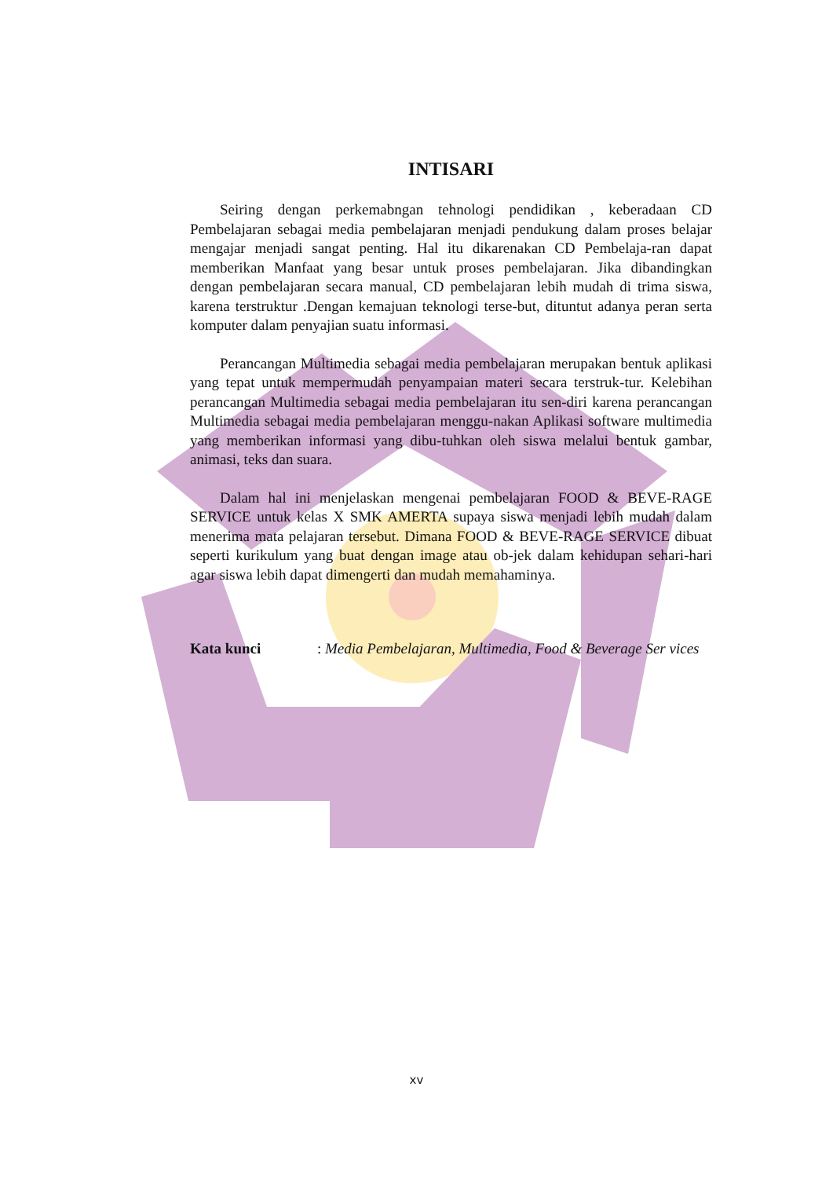INTISARI
Seiring dengan perkemabngan tehnologi pendidikan , keberadaan CD Pembelajaran sebagai media pembelajaran menjadi pendukung dalam proses belajar mengajar menjadi sangat penting. Hal itu dikarenakan CD Pembelaja-ran dapat memberikan Manfaat yang besar untuk proses pembelajaran. Jika dibandingkan dengan pembelajaran secara manual, CD pembelajaran lebih mudah di trima siswa, karena terstruktur .Dengan kemajuan teknologi terse-but, dituntut adanya peran serta komputer dalam penyajian suatu informasi.
Perancangan Multimedia sebagai media pembelajaran merupakan bentuk aplikasi yang tepat untuk mempermudah penyampaian materi secara terstruk-tur. Kelebihan perancangan Multimedia sebagai media pembelajaran itu sen-diri karena perancangan Multimedia sebagai media pembelajaran menggu-nakan Aplikasi software multimedia yang memberikan informasi yang dibu-tuhkan oleh siswa melalui bentuk gambar, animasi, teks dan suara.
Dalam hal ini menjelaskan mengenai pembelajaran FOOD & BEVE-RAGE SERVICE untuk kelas X SMK AMERTA supaya siswa menjadi lebih mudah dalam menerima mata pelajaran tersebut. Dimana FOOD & BEVE-RAGE SERVICE dibuat seperti kurikulum yang buat dengan image atau ob-jek dalam kehidupan sehari-hari agar siswa lebih dapat dimengerti dan mudah memahaminya.
Kata kunci: Media Pembelajaran, Multimedia, Food & Beverage Ser vices
xv